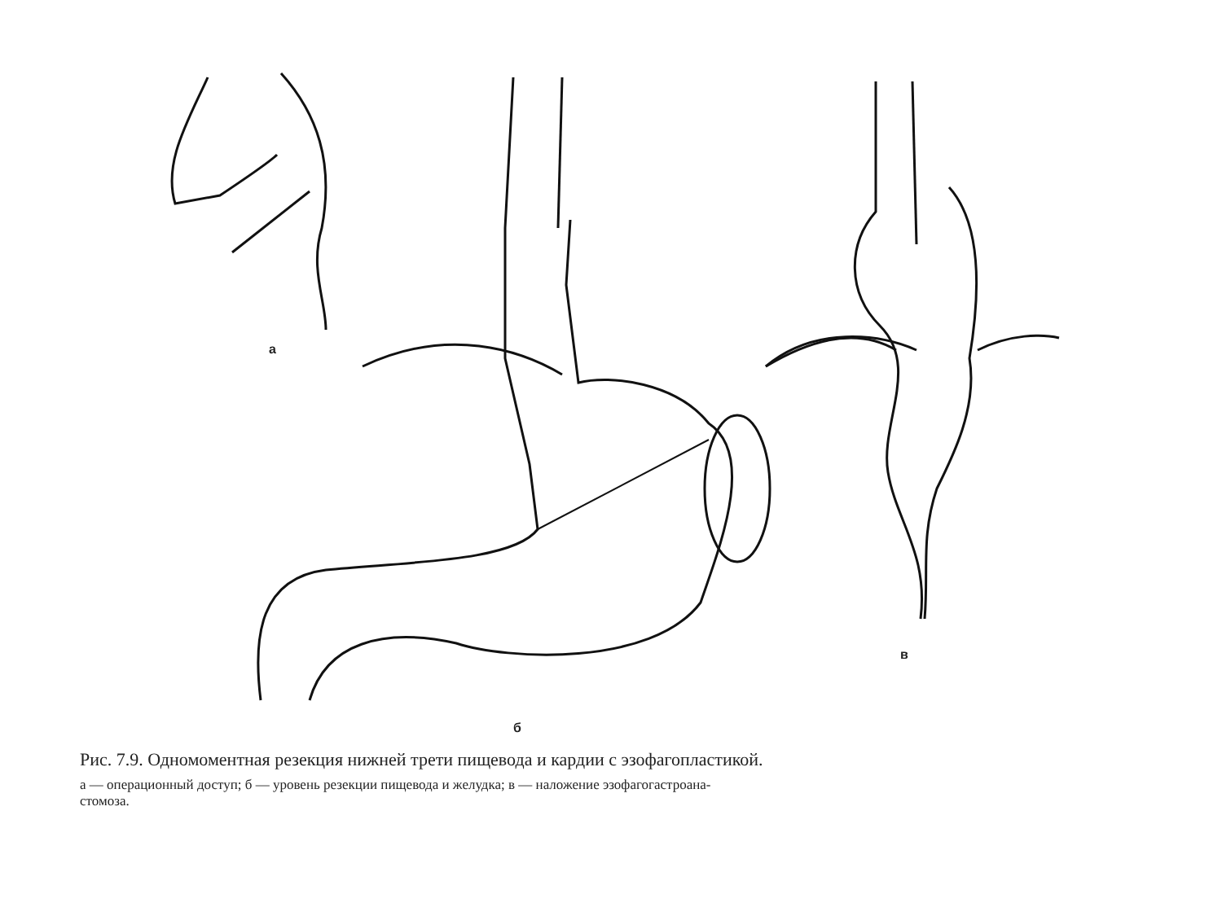а
б
в
Рис. 7.9. Одномоментная резекция нижней трети пищевода и кардии с эзофагопластикой.
а — операционный доступ; б — уровень резекции пищевода и желудка; в — наложение эзофагогастроана-
стомоза.